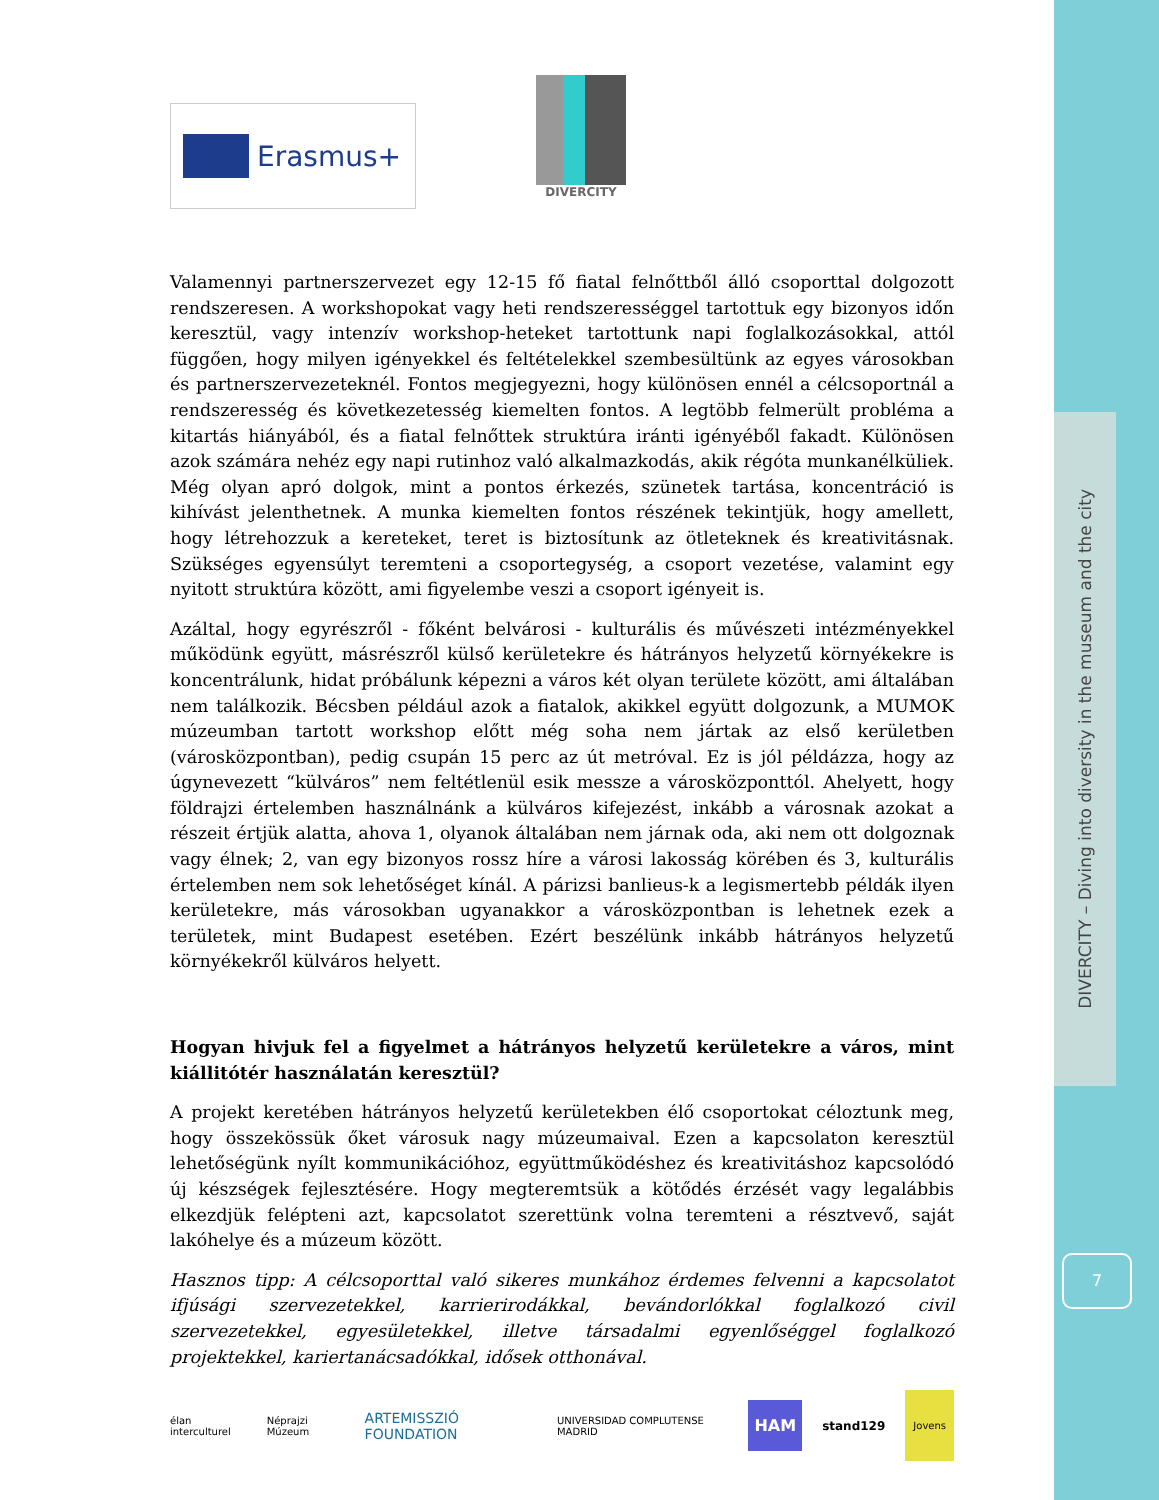DIVERCITY – Diving into diversity in the museum and the city
7
Erasmus+
DIVERCITY
Valamennyi partnerszervezet egy 12-15 fő fiatal felnőttből álló csoporttal dolgozott rendszeresen. A workshopokat vagy heti rendszerességgel tartottuk egy bizonyos időn keresztül, vagy intenzív workshop-heteket tartottunk napi foglalkozásokkal, attól függően, hogy milyen igényekkel és feltételekkel szembesültünk az egyes városokban és partnerszervezeteknél. Fontos megjegyezni, hogy különösen ennél a célcsoportnál a rendszeresség és következetesség kiemelten fontos. A legtöbb felmerült probléma a kitartás hiányából, és a fiatal felnőttek struktúra iránti igényéből fakadt. Különösen azok számára nehéz egy napi rutinhoz való alkalmazkodás, akik régóta munkanélküliek. Még olyan apró dolgok, mint a pontos érkezés, szünetek tartása, koncentráció is kihívást jelenthetnek. A munka kiemelten fontos részének tekintjük, hogy amellett, hogy létrehozzuk a kereteket, teret is biztosítunk az ötleteknek és kreativitásnak. Szükséges egyensúlyt teremteni a csoportegység, a csoport vezetése, valamint egy nyitott struktúra között, ami figyelembe veszi a csoport igényeit is.
Azáltal, hogy egyrészről - főként belvárosi - kulturális és művészeti intézményekkel működünk együtt, másrészről külső kerületekre és hátrányos helyzetű környékekre is koncentrálunk, hidat próbálunk képezni a város két olyan területe között, ami általában nem találkozik. Bécsben például azok a fiatalok, akikkel együtt dolgozunk, a MUMOK múzeumban tartott workshop előtt még soha nem jártak az első kerületben (városközpontban), pedig csupán 15 perc az út metróval. Ez is jól példázza, hogy az úgynevezett “külváros” nem feltétlenül esik messze a városközponttól. Ahelyett, hogy földrajzi értelemben használnánk a külváros kifejezést, inkább a városnak azokat a részeit értjük alatta, ahova 1, olyanok általában nem járnak oda, aki nem ott dolgoznak vagy élnek; 2, van egy bizonyos rossz híre a városi lakosság körében és 3, kulturális értelemben nem sok lehetőséget kínál. A párizsi banlieus-k a legismertebb példák ilyen kerületekre, más városokban ugyanakkor a városközpontban is lehetnek ezek a területek, mint Budapest esetében. Ezért beszélünk inkább hátrányos helyzetű környékekről külváros helyett.
Hogyan hivjuk fel a figyelmet a hátrányos helyzetű kerületekre a város, mint kiállitótér használatán keresztül?
A projekt keretében hátrányos helyzetű kerületekben élő csoportokat céloztunk meg, hogy összekössük őket városuk nagy múzeumaival. Ezen a kapcsolaton keresztül lehetőségünk nyílt kommunikációhoz, együttműködéshez és kreativitáshoz kapcsolódó új készségek fejlesztésére. Hogy megteremtsük a kötődés érzését vagy legalábbis elkezdjük felépteni azt, kapcsolatot szerettünk volna teremteni a résztvevő, saját lakóhelye és a múzeum között.
Hasznos tipp: A célcsoporttal való sikeres munkához érdemes felvenni a kapcsolatot ifjúsági szervezetekkel, karrierirodákkal, bevándorlókkal foglalkozó civil szervezetekkel, egyesületekkel, illetve társadalmi egyenlőséggel foglalkozó projektekkel, kariertanácsadókkal, idősek otthonával.
élan interculturel Néprajzi Múzeum ARTEMISSZIÓ FOUNDATION UNIVERSIDAD COMPLUTENSE MADRID HAM stand129 Jovens